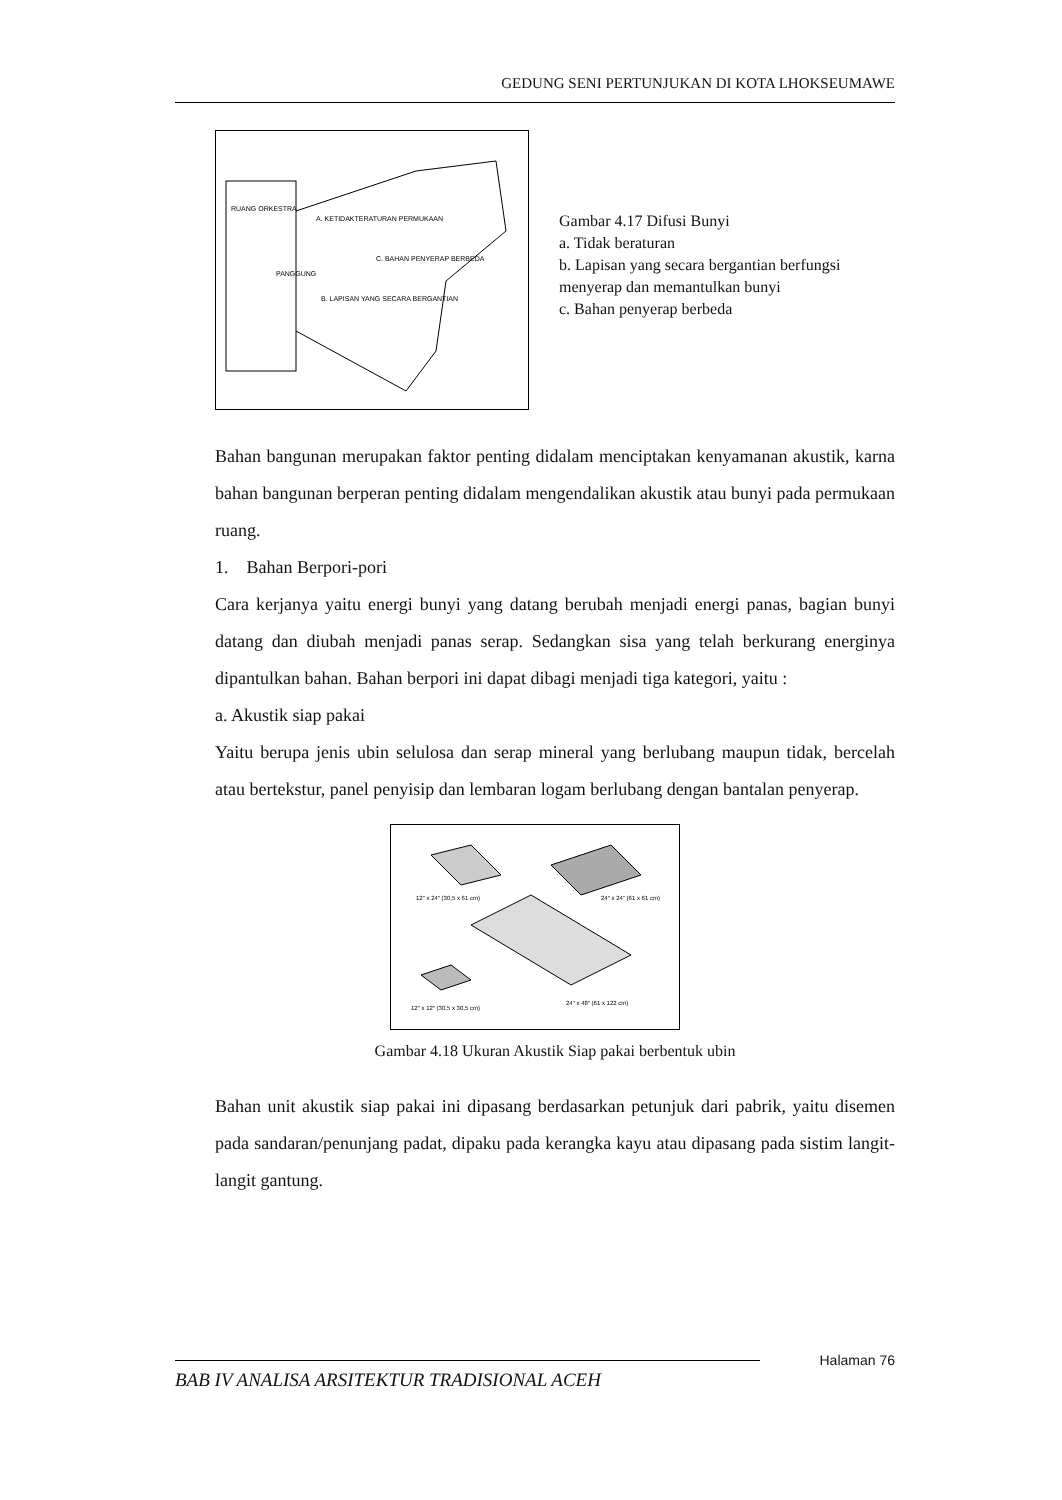GEDUNG SENI PERTUNJUKAN DI KOTA LHOKSEUMAWE
RUANG ORKESTRA
A. KETIDAKTERATURAN PERMUKAAN
C. BAHAN PENYERAP BERBEDA
PANGGUNG
B. LAPISAN YANG SECARA BERGANTIAN
Gambar 4.17 Difusi Bunyi
a. Tidak beraturan
b. Lapisan yang secara bergantian berfungsi menyerap dan memantulkan bunyi
c. Bahan penyerap berbeda
Bahan bangunan merupakan faktor penting didalam menciptakan kenyamanan akustik, karna bahan bangunan berperan penting didalam mengendalikan akustik atau bunyi pada permukaan ruang.
1. Bahan Berpori-pori
Cara kerjanya yaitu energi bunyi yang datang berubah menjadi energi panas, bagian bunyi datang dan diubah menjadi panas serap. Sedangkan sisa yang telah berkurang energinya dipantulkan bahan. Bahan berpori ini dapat dibagi menjadi tiga kategori, yaitu :
a. Akustik siap pakai
Yaitu berupa jenis ubin selulosa dan serap mineral yang berlubang maupun tidak, bercelah atau bertekstur, panel penyisip dan lembaran logam berlubang dengan bantalan penyerap.
12" x 24" (30,5 x 61 cm)
24" x 24" (61 x 61 cm)
12" x 12" (30,5 x 30,5 cm)
24" x 48" (61 x 122 cm)
Gambar 4.18 Ukuran Akustik Siap pakai berbentuk ubin
Bahan unit akustik siap pakai ini dipasang berdasarkan petunjuk dari pabrik, yaitu disemen pada sandaran/penunjang padat, dipaku pada kerangka kayu atau dipasang pada sistim langit-langit gantung.
Halaman 76
BAB IV ANALISA ARSITEKTUR TRADISIONAL ACEH